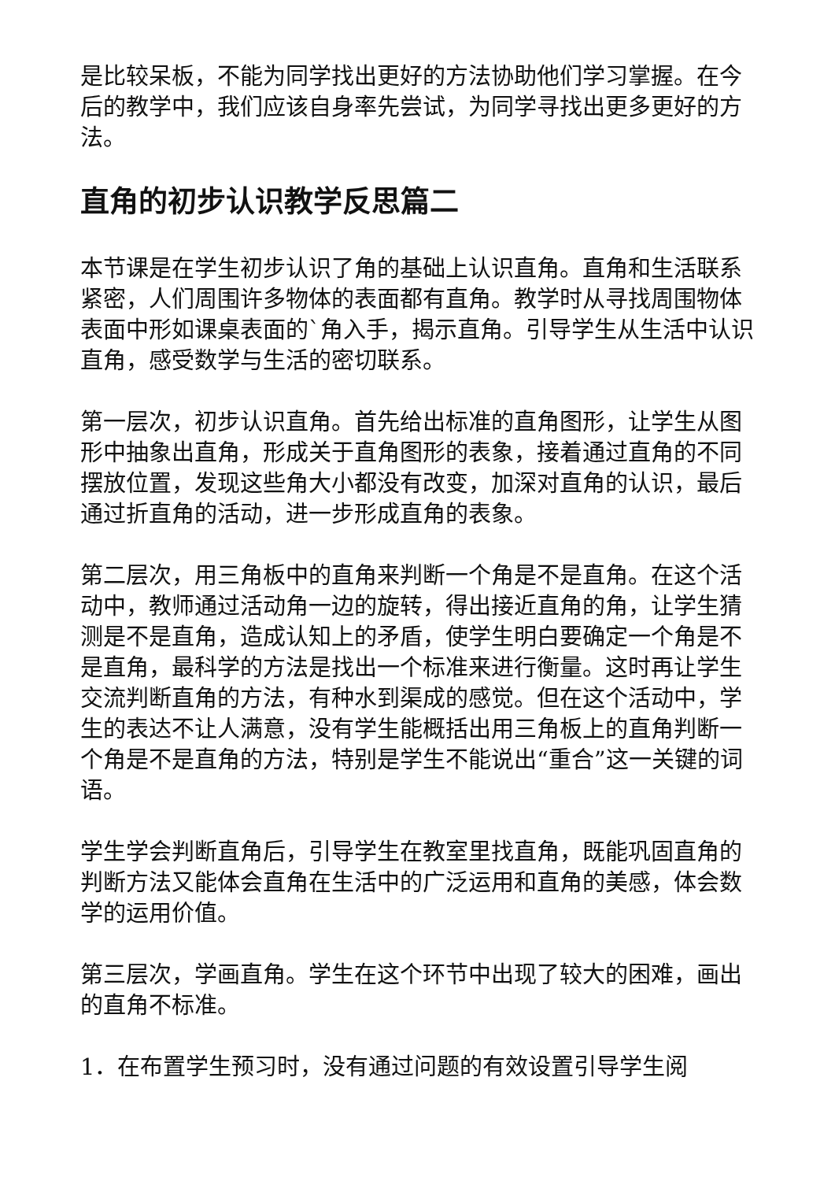是比较呆板，不能为同学找出更好的方法协助他们学习掌握。在今后的教学中，我们应该自身率先尝试，为同学寻找出更多更好的方法。
直角的初步认识教学反思篇二
本节课是在学生初步认识了角的基础上认识直角。直角和生活联系紧密，人们周围许多物体的表面都有直角。教学时从寻找周围物体表面中形如课桌表面的`角入手，揭示直角。引导学生从生活中认识直角，感受数学与生活的密切联系。
第一层次，初步认识直角。首先给出标准的直角图形，让学生从图形中抽象出直角，形成关于直角图形的表象，接着通过直角的不同摆放位置，发现这些角大小都没有改变，加深对直角的认识，最后通过折直角的活动，进一步形成直角的表象。
第二层次，用三角板中的直角来判断一个角是不是直角。在这个活动中，教师通过活动角一边的旋转，得出接近直角的角，让学生猜测是不是直角，造成认知上的矛盾，使学生明白要确定一个角是不是直角，最科学的方法是找出一个标准来进行衡量。这时再让学生交流判断直角的方法，有种水到渠成的感觉。但在这个活动中，学生的表达不让人满意，没有学生能概括出用三角板上的直角判断一个角是不是直角的方法，特别是学生不能说出“重合”这一关键的词语。
学生学会判断直角后，引导学生在教室里找直角，既能巩固直角的判断方法又能体会直角在生活中的广泛运用和直角的美感，体会数学的运用价值。
第三层次，学画直角。学生在这个环节中出现了较大的困难，画出的直角不标准。
1．在布置学生预习时，没有通过问题的有效设置引导学生阅